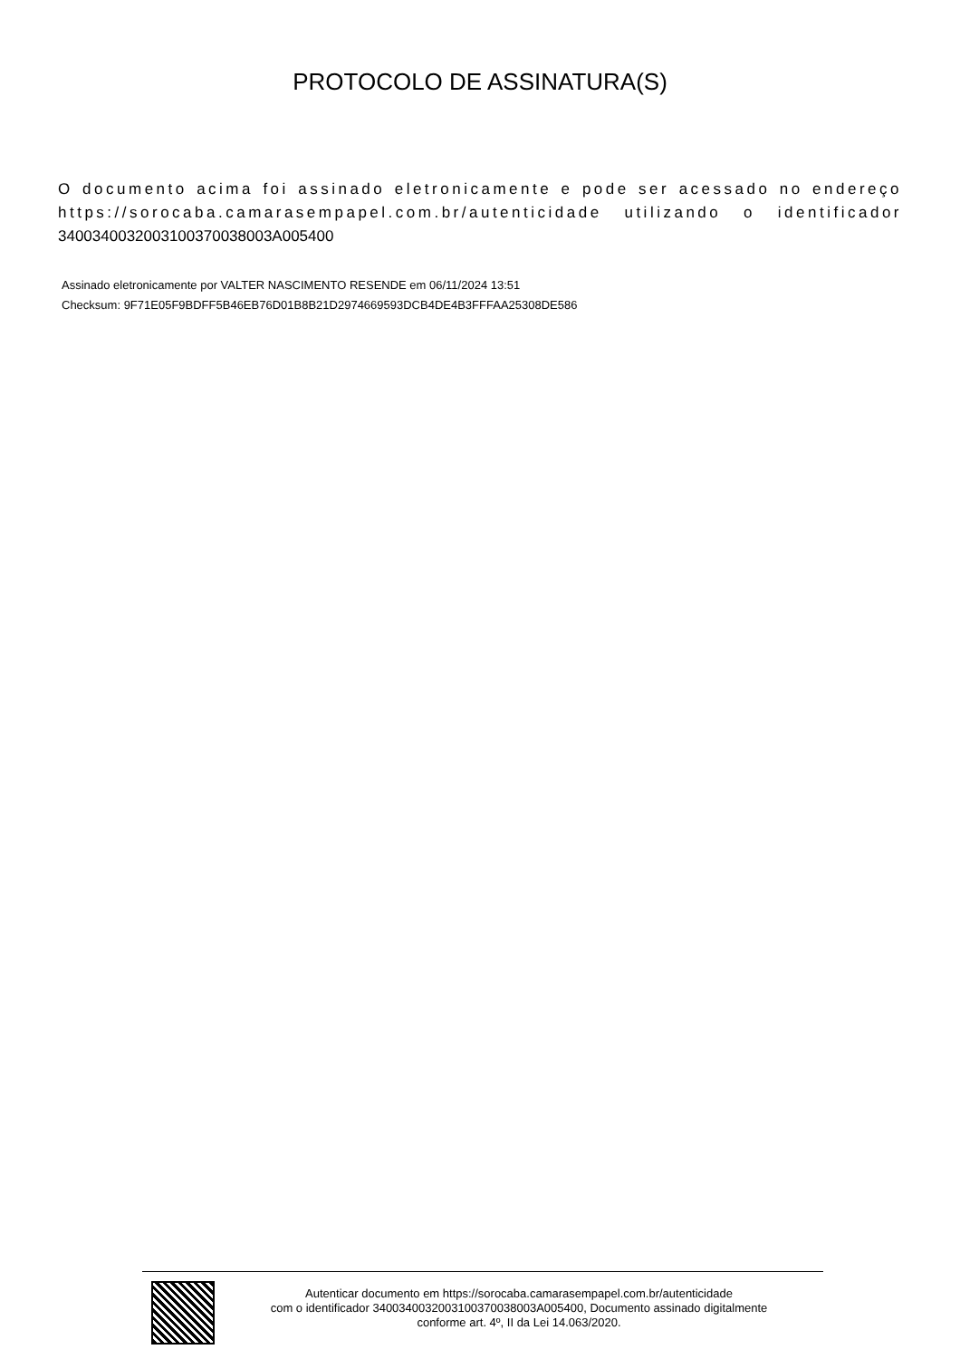PROTOCOLO DE ASSINATURA(S)
O documento acima foi assinado eletronicamente e pode ser acessado no endereço https://sorocaba.camarasempapel.com.br/autenticidade utilizando o identificador 340034003200310037003800​3A005400
Assinado eletronicamente por VALTER NASCIMENTO RESENDE em 06/11/2024 13:51
Checksum: 9F71E05F9BDFF5B46EB76D01B8B21D2974669593DCB4DE4B3FFFAA25308DE586
Autenticar documento em https://sorocaba.camarasempapel.com.br/autenticidade
com o identificador 3400340032003100370038003A005400, Documento assinado digitalmente
conforme art. 4º, II da Lei 14.063/2020.